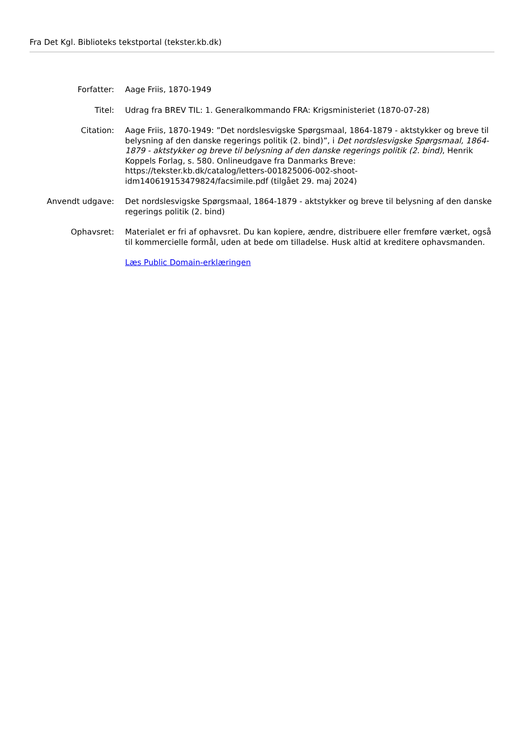Fra Det Kgl. Biblioteks tekstportal (tekster.kb.dk)
Forfatter: Aage Friis, 1870-1949
Titel: Udrag fra BREV TIL: 1. Generalkommando FRA: Krigsministeriet (1870-07-28)
Citation: Aage Friis, 1870-1949: ”Det nordslesvigske Spørgsmaal, 1864-1879 - aktstykker og breve til belysning af den danske regerings politik (2. bind)”, i Det nordslesvigske Spørgsmaal, 1864-1879 - aktstykker og breve til belysning af den danske regerings politik (2. bind), Henrik Koppels Forlag, s. 580. Onlineudgave fra Danmarks Breve: https://tekster.kb.dk/catalog/letters-001825006-002-shoot-idm140619153479824/facsimile.pdf (tilgået 29. maj 2024)
Anvendt udgave: Det nordslesvigske Spørgsmaal, 1864-1879 - aktstykker og breve til belysning af den danske regerings politik (2. bind)
Ophavsret: Materialet er fri af ophavsret. Du kan kopiere, ændre, distribuere eller fremføre værket, også til kommercielle formål, uden at bede om tilladelse. Husk altid at kreditere ophavsmanden.
Læs Public Domain-erklæringen